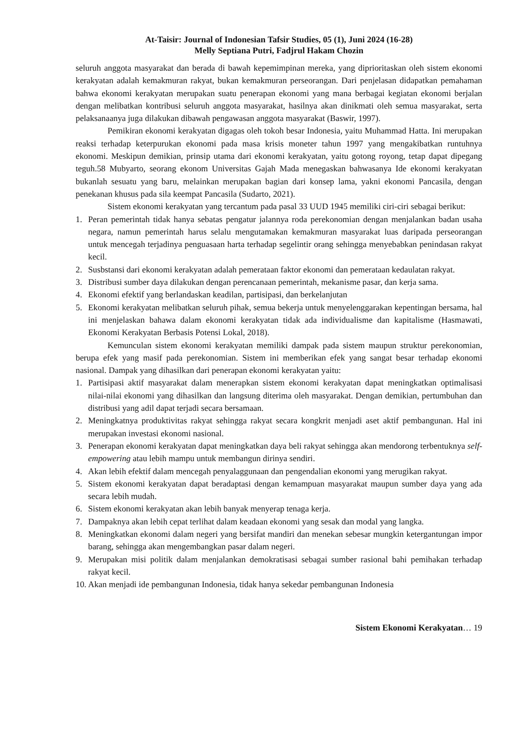At-Taisir: Journal of Indonesian Tafsir Studies, 05 (1), Juni 2024 (16-28)
Melly Septiana Putri, Fadjrul Hakam Chozin
seluruh anggota masyarakat dan berada di bawah kepemimpinan mereka, yang diprioritaskan oleh sistem ekonomi kerakyatan adalah kemakmuran rakyat, bukan kemakmuran perseorangan. Dari penjelasan didapatkan pemahaman bahwa ekonomi kerakyatan merupakan suatu penerapan ekonomi yang mana berbagai kegiatan ekonomi berjalan dengan melibatkan kontribusi seluruh anggota masyarakat, hasilnya akan dinikmati oleh semua masyarakat, serta pelaksanaanya juga dilakukan dibawah pengawasan anggota masyarakat (Baswir, 1997).
Pemikiran ekonomi kerakyatan digagas oleh tokoh besar Indonesia, yaitu Muhammad Hatta. Ini merupakan reaksi terhadap keterpurukan ekonomi pada masa krisis moneter tahun 1997 yang mengakibatkan runtuhnya ekonomi. Meskipun demikian, prinsip utama dari ekonomi kerakyatan, yaitu gotong royong, tetap dapat dipegang teguh.58 Mubyarto, seorang ekonom Universitas Gajah Mada menegaskan bahwasanya Ide ekonomi kerakyatan bukanlah sesuatu yang baru, melainkan merupakan bagian dari konsep lama, yakni ekonomi Pancasila, dengan penekanan khusus pada sila keempat Pancasila (Sudarto, 2021).
Sistem ekonomi kerakyatan yang tercantum pada pasal 33 UUD 1945 memiliki ciri-ciri sebagai berikut:
1. Peran pemerintah tidak hanya sebatas pengatur jalannya roda perekonomian dengan menjalankan badan usaha negara, namun pemerintah harus selalu mengutamakan kemakmuran masyarakat luas daripada perseorangan untuk mencegah terjadinya penguasaan harta terhadap segelintir orang sehingga menyebabkan penindasan rakyat kecil.
2. Susbstansi dari ekonomi kerakyatan adalah pemerataan faktor ekonomi dan pemerataan kedaulatan rakyat.
3. Distribusi sumber daya dilakukan dengan perencanaan pemerintah, mekanisme pasar, dan kerja sama.
4. Ekonomi efektif yang berlandaskan keadilan, partisipasi, dan berkelanjutan
5. Ekonomi kerakyatan melibatkan seluruh pihak, semua bekerja untuk menyelenggarakan kepentingan bersama, hal ini menjelaskan bahawa dalam ekonomi kerakyatan tidak ada individualisme dan kapitalisme (Hasmawati, Ekonomi Kerakyatan Berbasis Potensi Lokal, 2018).
Kemunculan sistem ekonomi kerakyatan memiliki dampak pada sistem maupun struktur perekonomian, berupa efek yang masif pada perekonomian. Sistem ini memberikan efek yang sangat besar terhadap ekonomi nasional. Dampak yang dihasilkan dari penerapan ekonomi kerakyatan yaitu:
1. Partisipasi aktif masyarakat dalam menerapkan sistem ekonomi kerakyatan dapat meningkatkan optimalisasi nilai-nilai ekonomi yang dihasilkan dan langsung diterima oleh masyarakat. Dengan demikian, pertumbuhan dan distribusi yang adil dapat terjadi secara bersamaan.
2. Meningkatnya produktivitas rakyat sehingga rakyat secara kongkrit menjadi aset aktif pembangunan. Hal ini merupakan investasi ekonomi nasional.
3. Penerapan ekonomi kerakyatan dapat meningkatkan daya beli rakyat sehingga akan mendorong terbentuknya self-empowering atau lebih mampu untuk membangun dirinya sendiri.
4. Akan lebih efektif dalam mencegah penyalaggunaan dan pengendalian ekonomi yang merugikan rakyat.
5. Sistem ekonomi kerakyatan dapat beradaptasi dengan kemampuan masyarakat maupun sumber daya yang ada secara lebih mudah.
6. Sistem ekonomi kerakyatan akan lebih banyak menyerap tenaga kerja.
7. Dampaknya akan lebih cepat terlihat dalam keadaan ekonomi yang sesak dan modal yang langka.
8. Meningkatkan ekonomi dalam negeri yang bersifat mandiri dan menekan sebesar mungkin ketergantungan impor barang, sehingga akan mengembangkan pasar dalam negeri.
9. Merupakan misi politik dalam menjalankan demokratisasi sebagai sumber rasional bahi pemihakan terhadap rakyat kecil.
10. Akan menjadi ide pembangunan Indonesia, tidak hanya sekedar pembangunan Indonesia
Sistem Ekonomi Kerakyatan… 19